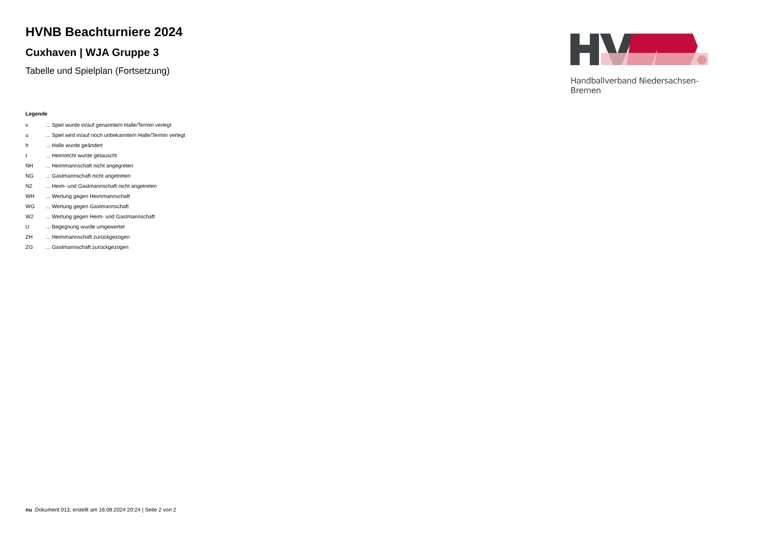HVNB Beachturniere 2024
Cuxhaven | WJA Gruppe 3
Tabelle und Spielplan (Fortsetzung)
Handballverband Niedersachsen-Bremen
Legende
| v | ... Spiel wurde in/auf genannte/n Halle/Termin verlegt |
| u | ... Spiel wird in/auf noch unbekannte/n Halle/Termin verlegt |
| h | ... Halle wurde geändert |
| t | ... Heimrecht wurde getauscht |
| NH | ... Heimmannschaft nicht angegreten |
| NG | ... Gastmannschaft nicht angetreten |
| N2 | ... Heim- und Gastmannschaft nicht angetreten |
| WH | ... Wertung gegen Heimmannschaft |
| WG | ... Wertung gegen Gastmannschaft |
| W2 | ... Wertung gegen Heim- und Gastmannschaft |
| U | ... Begegnung wurde umgewertet |
| ZH | ... Heimmannschaft zurückgezogen |
| ZG | ... Gastmannschaft zurückgezogen |
nu .Dokument 013, erstellt am 16.08.2024 20:24 | Seite 2 von 2